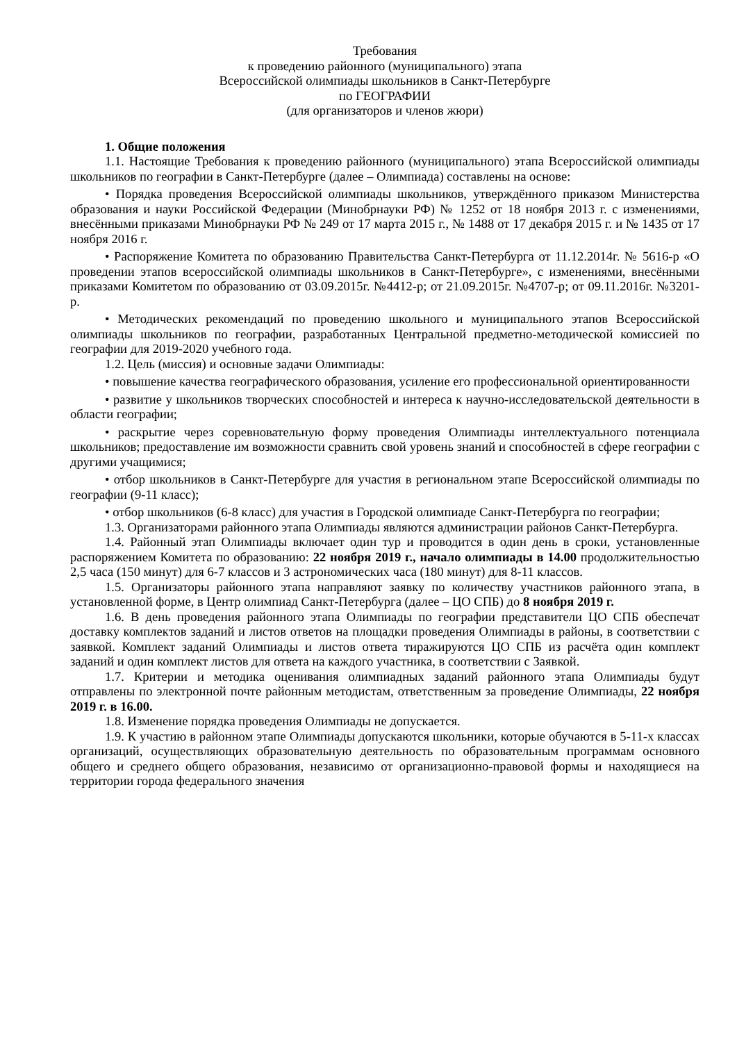Требования
к проведению районного (муниципального) этапа
Всероссийской олимпиады школьников в Санкт-Петербурге
по ГЕОГРАФИИ
(для организаторов и членов жюри)
1. Общие положения
1.1. Настоящие Требования к проведению районного (муниципального) этапа Всероссийской олимпиады школьников по географии в Санкт-Петербурге (далее – Олимпиада) составлены на основе:
• Порядка проведения Всероссийской олимпиады школьников, утверждённого приказом Министерства образования и науки Российской Федерации (Минобрнауки РФ) № 1252 от 18 ноября 2013 г. с изменениями, внесёнными приказами Минобрнауки РФ № 249 от 17 марта 2015 г., № 1488 от 17 декабря 2015 г. и № 1435 от 17 ноября 2016 г.
• Распоряжение Комитета по образованию Правительства Санкт-Петербурга от 11.12.2014г. № 5616-р «О проведении этапов всероссийской олимпиады школьников в Санкт-Петербурге», с изменениями, внесёнными приказами Комитетом по образованию от 03.09.2015г. №4412-р; от 21.09.2015г. №4707-р; от 09.11.2016г. №3201-р.
• Методических рекомендаций по проведению школьного и муниципального этапов Всероссийской олимпиады школьников по географии, разработанных Центральной предметно-методической комиссией по географии для 2019-2020 учебного года.
1.2. Цель (миссия) и основные задачи Олимпиады:
• повышение качества географического образования, усиление его профессиональной ориентированности
• развитие у школьников творческих способностей и интереса к научно-исследовательской деятельности в области географии;
• раскрытие через соревновательную форму проведения Олимпиады интеллектуального потенциала школьников; предоставление им возможности сравнить свой уровень знаний и способностей в сфере географии с другими учащимися;
• отбор школьников в Санкт-Петербурге для участия в региональном этапе Всероссийской олимпиады по географии (9-11 класс);
• отбор школьников (6-8 класс) для участия в Городской олимпиаде Санкт-Петербурга по географии;
1.3. Организаторами районного этапа Олимпиады являются администрации районов Санкт-Петербурга.
1.4. Районный этап Олимпиады включает один тур и проводится в один день в сроки, установленные распоряжением Комитета по образованию: 22 ноября 2019 г., начало олимпиады в 14.00 продолжительностью 2,5 часа (150 минут) для 6-7 классов и 3 астрономических часа (180 минут) для 8-11 классов.
1.5. Организаторы районного этапа направляют заявку по количеству участников районного этапа, в установленной форме, в Центр олимпиад Санкт-Петербурга (далее – ЦО СПБ) до 8 ноября 2019 г.
1.6. В день проведения районного этапа Олимпиады по географии представители ЦО СПБ обеспечат доставку комплектов заданий и листов ответов на площадки проведения Олимпиады в районы, в соответствии с заявкой. Комплект заданий Олимпиады и листов ответа тиражируются ЦО СПБ из расчёта один комплект заданий и один комплект листов для ответа на каждого участника, в соответствии с Заявкой.
1.7. Критерии и методика оценивания олимпиадных заданий районного этапа Олимпиады будут отправлены по электронной почте районным методистам, ответственным за проведение Олимпиады, 22 ноября 2019 г. в 16.00.
1.8. Изменение порядка проведения Олимпиады не допускается.
1.9. К участию в районном этапе Олимпиады допускаются школьники, которые обучаются в 5-11-х классах организаций, осуществляющих образовательную деятельность по образовательным программам основного общего и среднего общего образования, независимо от организационно-правовой формы и находящиеся на территории города федерального значения